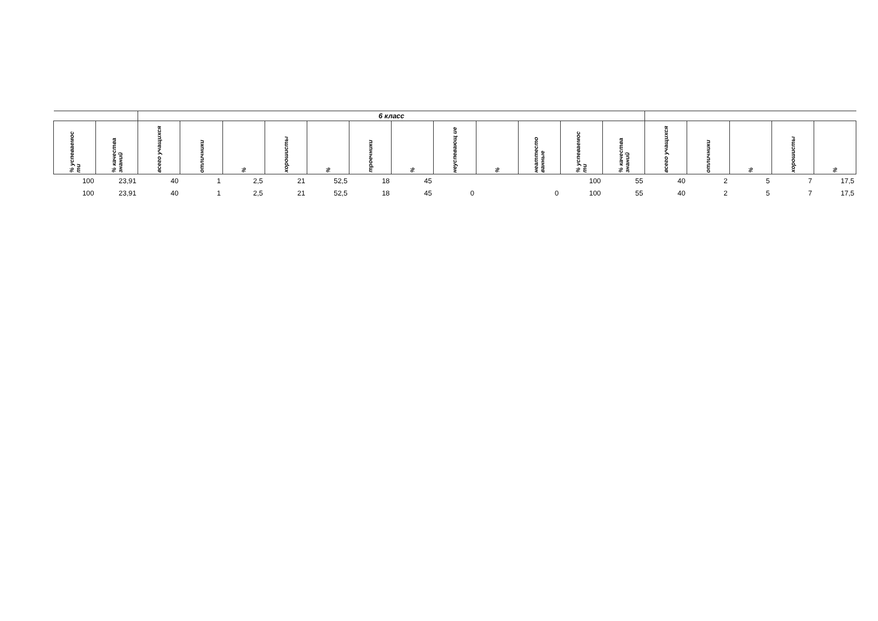| | | 6 класс | | | | | | | | | | | | | | | | |
| --- | --- | --- | --- | --- | --- | --- | --- | --- | --- | --- | --- | --- | --- | --- | --- | --- | --- | --- |
| % успеваемос ти | % качества знаний | всего учащихся | отличники | % | хорошисты | % | троечники | % | неуспевающ ие | % | неаттесто ванные | % успеваемос ти | % качества знаний | всего учащихся | отличники | % | хорошисты | % |
| 100 | 23,91 | 40 | 1 | 2,5 | 21 | 52,5 | 18 | 45 | | | | 100 | 55 | 40 | 2 | 5 | 7 | 17,5 |
| 100 | 23,91 | 40 | 1 | 2,5 | 21 | 52,5 | 18 | 45 | 0 | | 0 | 100 | 55 | 40 | 2 | 5 | 7 | 17,5 |